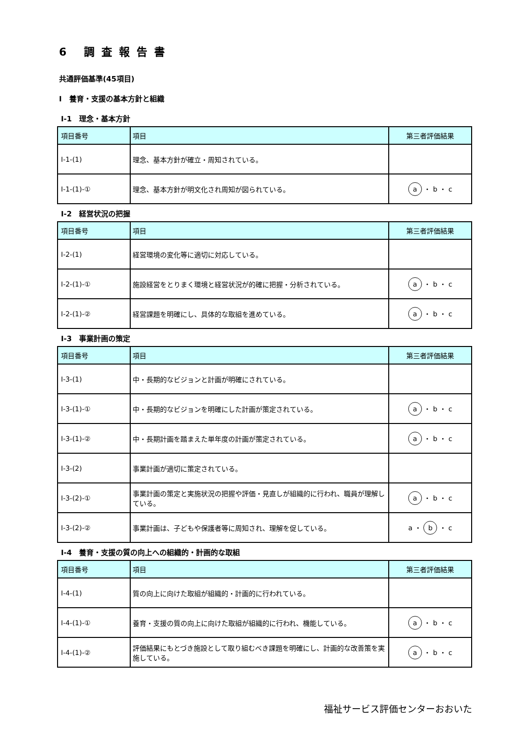6 調査報告書
共通評価基準(45項目)
Ⅰ　養育・支援の基本方針と組織
Ⅰ-1　理念・基本方針
| 項目番号 | 項目 | 第三者評価結果 |
| --- | --- | --- |
| Ⅰ-1-(1) | 理念、基本方針が確立・周知されている。 | |
| Ⅰ-1-(1)-① | 理念、基本方針が明文化され周知が図られている。 | a ・ b ・ c |
Ⅰ-2　経営状況の把握
| 項目番号 | 項目 | 第三者評価結果 |
| --- | --- | --- |
| Ⅰ-2-(1) | 経営環境の変化等に適切に対応している。 | |
| Ⅰ-2-(1)-① | 施設経営をとりまく環境と経営状況が的確に把握・分析されている。 | a ・ b ・ c |
| Ⅰ-2-(1)-② | 経営課題を明確にし、具体的な取組を進めている。 | a ・ b ・ c |
Ⅰ-3　事業計画の策定
| 項目番号 | 項目 | 第三者評価結果 |
| --- | --- | --- |
| Ⅰ-3-(1) | 中・長期的なビジョンと計画が明確にされている。 | |
| Ⅰ-3-(1)-① | 中・長期的なビジョンを明確にした計画が策定されている。 | a ・ b ・ c |
| Ⅰ-3-(1)-② | 中・長期計画を踏まえた単年度の計画が策定されている。 | a ・ b ・ c |
| Ⅰ-3-(2) | 事業計画が適切に策定されている。 | |
| Ⅰ-3-(2)-① | 事業計画の策定と実施状況の把握や評価・見直しが組織的に行われ、職員が理解している。 | a ・ b ・ c |
| Ⅰ-3-(2)-② | 事業計画は、子どもや保護者等に周知され、理解を促している。 | a ・ b ・ c |
Ⅰ-4　養育・支援の質の向上への組織的・計画的な取組
| 項目番号 | 項目 | 第三者評価結果 |
| --- | --- | --- |
| Ⅰ-4-(1) | 質の向上に向けた取組が組織的・計画的に行われている。 | |
| Ⅰ-4-(1)-① | 養育・支援の質の向上に向けた取組が組織的に行われ、機能している。 | a ・ b ・ c |
| Ⅰ-4-(1)-② | 評価結果にもとづき施設として取り組むべき課題を明確にし、計画的な改善策を実施している。 | a ・ b ・ c |
福祉サービス評価センターおおいた